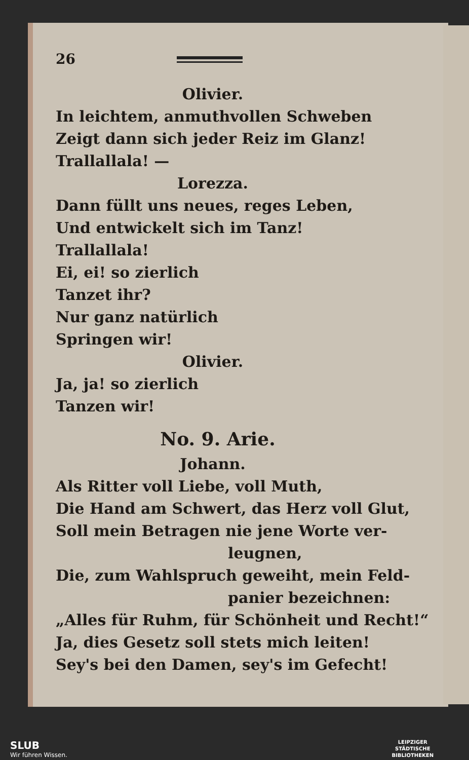26
Olivier.
In leichtem, anmuthvollen Schweben
Zeigt dann sich jeder Reiz im Glanz!
Trallallala! —
Lorezza.
Dann füllt uns neues, reges Leben,
Und entwickelt sich im Tanz!
Trallallala!
Ei, ei! so zierlich
Tanzet ihr?
Nur ganz natürlich
Springen wir!
Olivier.
Ja, ja! so zierlich
Tanzen wir!
No. 9. Arie.
Johann.
Als Ritter voll Liebe, voll Muth,
Die Hand am Schwert, das Herz voll Glut,
Soll mein Betragen nie jene Worte ver-
leugnen,
Die, zum Wahlspruch geweiht, mein Feld-
panier bezeichnen:
„Alles für Ruhm, für Schönheit und Recht!“
Ja, dies Gesetz soll stets mich leiten!
Sey's bei den Damen, sey's im Gefecht!
SLUB
Wir führen Wissen.
LEIPZIGER
STÄDTISCHE
BIBLIOTHEKEN